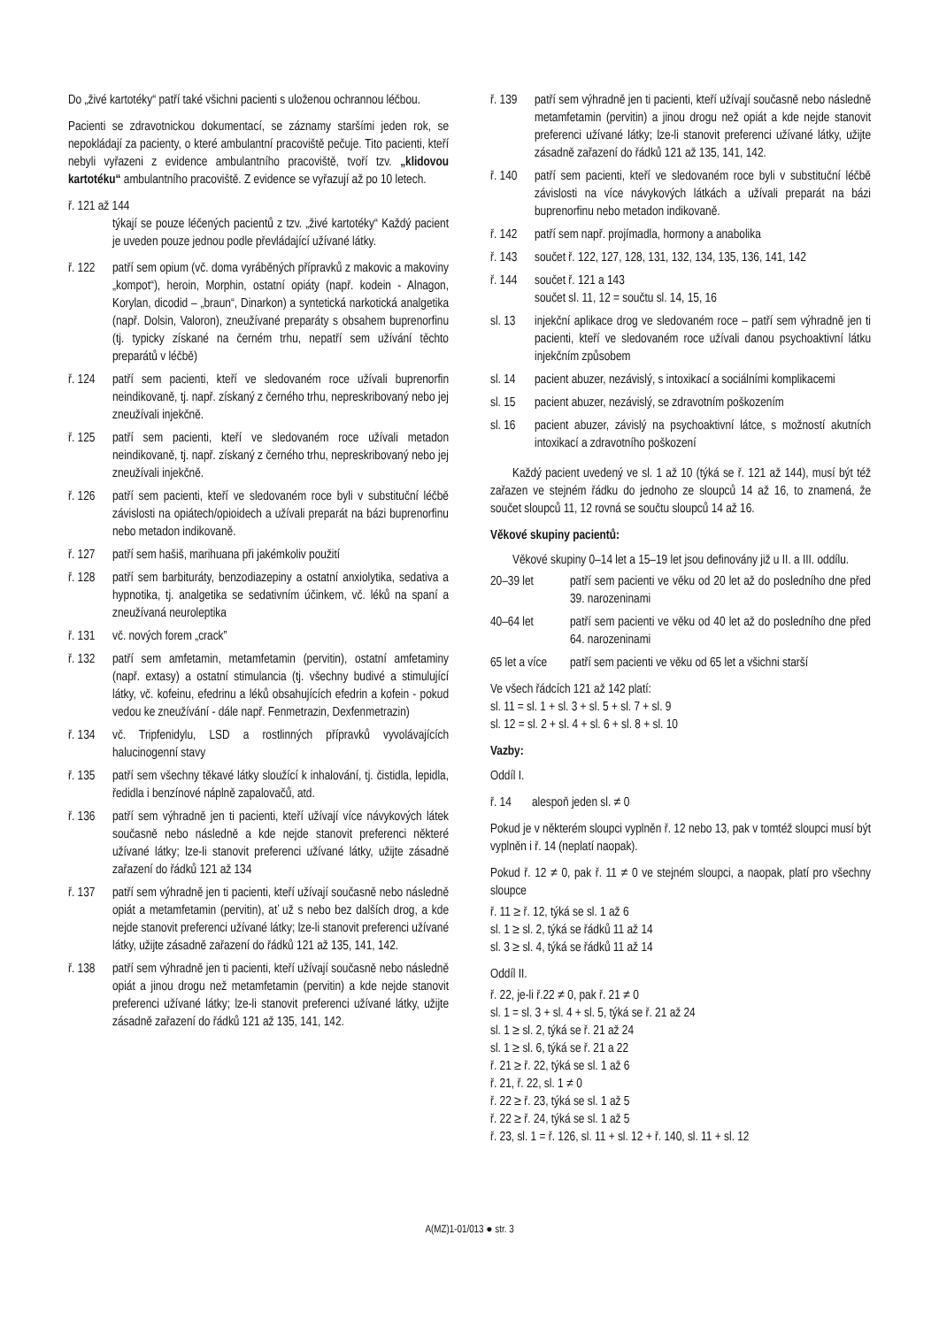Do „živé kartotéky“ patří také všichni pacienti s uloženou ochrannou léčbou.
Pacienti se zdravotnickou dokumentací, se záznamy staršími jeden rok, se nepokládají za pacienty, o které ambulantní pracoviště pečuje. Tito pacienti, kteří nebyli vyřazeni z evidence ambulantního pracoviště, tvoří tzv. „klidovou kartotéku“ ambulantního pracoviště. Z evidence se vyřazují až po 10 letech.
ř. 121 až 144
týkají se pouze léčených pacientů z tzv. „živé kartotéky“ Každý pacient je uveden pouze jednou podle převládající užívané látky.
ř. 122 patří sem opium (vč. doma vyráběných přípravků z makovic a makoviny „kompot“), heroin, Morphin, ostatní opiáty (např. kodein - Alnagon, Korylan, dicodid – „braun“, Dinarkon) a syntetická narkotická analgetika (např. Dolsin, Valoron), zneužívané preparáty s obsahem buprenorfinu (tj. typicky získané na černém trhu, nepatří sem užívání těchto preparátů v léčbě)
ř. 124 patří sem pacienti, kteří ve sledovaném roce užívali buprenorfin neindikovaně, tj. např. získaný z černého trhu, nepreskribovaný nebo jej zneužívali injekčně.
ř. 125 patří sem pacienti, kteří ve sledovaném roce užívali metadon neindikovaně, tj. např. získaný z černého trhu, nepreskribovaný nebo jej zneužívali injekčně.
ř. 126 patří sem pacienti, kteří ve sledovaném roce byli v substituční léčbě závislosti na opiátech/opioidech a užívali preparát na bázi buprenorfinu nebo metadon indikovaně.
ř. 127 patří sem hašiš, marihuana při jakémkoliv použití
ř. 128 patří sem barbituráty, benzodiazepiny a ostatní anxiolytika, sedativa a hypnotika, tj. analgetika se sedativním účinkem, vč. léků na spaní a zneužívaná neuroleptika
ř. 131 vč. nových forem „crack”
ř. 132 patří sem amfetamin, metamfetamin (pervitin), ostatní amfetaminy (např. extasy) a ostatní stimulancia (tj. všechny budivé a stimulující látky, vč. kofeinu, efedrinu a léků obsahujících efedrin a kofein - pokud vedou ke zneužívání - dále např. Fenmetrazin, Dexfenmetrazin)
ř. 134 vč. Tripfenidylu, LSD a rostlinných přípravků vyvolávajících halucinogenní stavy
ř. 135 patří sem všechny těkavé látky sloužící k inhalování, tj. čistidla, lepidla, ředidla i benzínové náplně zapalovačů, atd.
ř. 136 patří sem výhradně jen ti pacienti, kteří užívají více návykových látek současně nebo následně a kde nejde stanovit preferenci některé užívané látky; lze-li stanovit preferenci užívané látky, užijte zásadně zařazení do řádků 121 až 134
ř. 137 patří sem výhradně jen ti pacienti, kteří užívají současně nebo následně opiát a metamfetamin (pervitin), ať už s nebo bez dalších drog, a kde nejde stanovit preferenci užívané látky; lze-li stanovit preferenci užívané látky, užijte zásadně zařazení do řádků 121 až 135, 141, 142.
ř. 138 patří sem výhradně jen ti pacienti, kteří užívají současně nebo následně opiát a jinou drogu než metamfetamin (pervitin) a kde nejde stanovit preferenci užívané látky; lze-li stanovit preferenci užívané látky, užijte zásadně zařazení do řádků 121 až 135, 141, 142.
ř. 139 patří sem výhradně jen ti pacienti, kteří užívají současně nebo následně metamfetamin (pervitin) a jinou drogu než opiát a kde nejde stanovit preferenci užívané látky; lze-li stanovit preferenci užívané látky, užijte zásadně zařazení do řádků 121 až 135, 141, 142.
ř. 140 patří sem pacienti, kteří ve sledovaném roce byli v substituční léčbě závislosti na více návykových látkách a užívali preparát na bázi buprenorfinu nebo metadon indikovaně.
ř. 142 patří sem např. projímadla, hormony a anabolika
ř. 143 součet ř. 122, 127, 128, 131, 132, 134, 135, 136, 141, 142
ř. 144 součet ř. 121 a 143
součet sl. 11, 12 = součtu sl. 14, 15, 16
sl. 13 injekční aplikace drog ve sledovaném roce – patří sem výhradně jen ti pacienti, kteří ve sledovaném roce užívali danou psychoaktivní látku injekčním způsobem
sl. 14 pacient abuzer, nezávislý, s intoxikací a sociálními komplikacemi
sl. 15 pacient abuzer, nezávislý, se zdravotním poškozením
sl. 16 pacient abuzer, závislý na psychoaktivní látce, s možností akutních intoxikací a zdravotního poškození
Každý pacient uvedený ve sl. 1 až 10 (týká se ř. 121 až 144), musí být též zařazen ve stejném řádku do jednoho ze sloupců 14 až 16, to znamená, že součet sloupců 11, 12 rovná se součtu sloupců 14 až 16.
Věkové skupiny pacientů:
Věkové skupiny 0–14 let a 15–19 let jsou definovány již u II. a III. oddílu.
20–39 let patří sem pacienti ve věku od 20 let až do posledního dne před 39. narozeninami
40–64 let patří sem pacienti ve věku od 40 let až do posledního dne před 64. narozeninami
65 let a více patří sem pacienti ve věku od 65 let a všichni starší
Ve všech řádcích 121 až 142 platí:
sl. 11 = sl. 1 + sl. 3 + sl. 5 + sl. 7 + sl. 9
sl. 12 = sl. 2 + sl. 4 + sl. 6 + sl. 8 + sl. 10
Vazby:
Oddíl I.
ř. 14 alespoň jeden sl. ≠ 0
Pokud je v některém sloupci vyplněn ř. 12 nebo 13, pak v tomtéž sloupci musí být vyplněn i ř. 14 (neplatí naopak).
Pokud ř. 12 ≠ 0, pak ř. 11 ≠ 0 ve stejném sloupci, a naopak, platí pro všechny sloupce
ř. 11 ≥ ř. 12, týká se sl. 1 až 6
sl. 1 ≥ sl. 2, týká se řádků 11 až 14
sl. 3 ≥ sl. 4, týká se řádků 11 až 14
Oddíl II.
ř. 22, je-li ř.22 ≠ 0, pak ř. 21 ≠ 0
sl. 1 = sl. 3 + sl. 4 + sl. 5, týká se ř. 21 až 24
sl. 1 ≥ sl. 2, týká se ř. 21 až 24
sl. 1 ≥ sl. 6, týká se ř. 21 a 22
ř. 21 ≥ ř. 22, týká se sl. 1 až 6
ř. 21, ř. 22, sl. 1 ≠ 0
ř. 22 ≥ ř. 23, týká se sl. 1 až 5
ř. 22 ≥ ř. 24, týká se sl. 1 až 5
ř. 23, sl. 1 = ř. 126, sl. 11 + sl. 12 + ř. 140, sl. 11 + sl. 12
A(MZ)1-01/013 ● str. 3